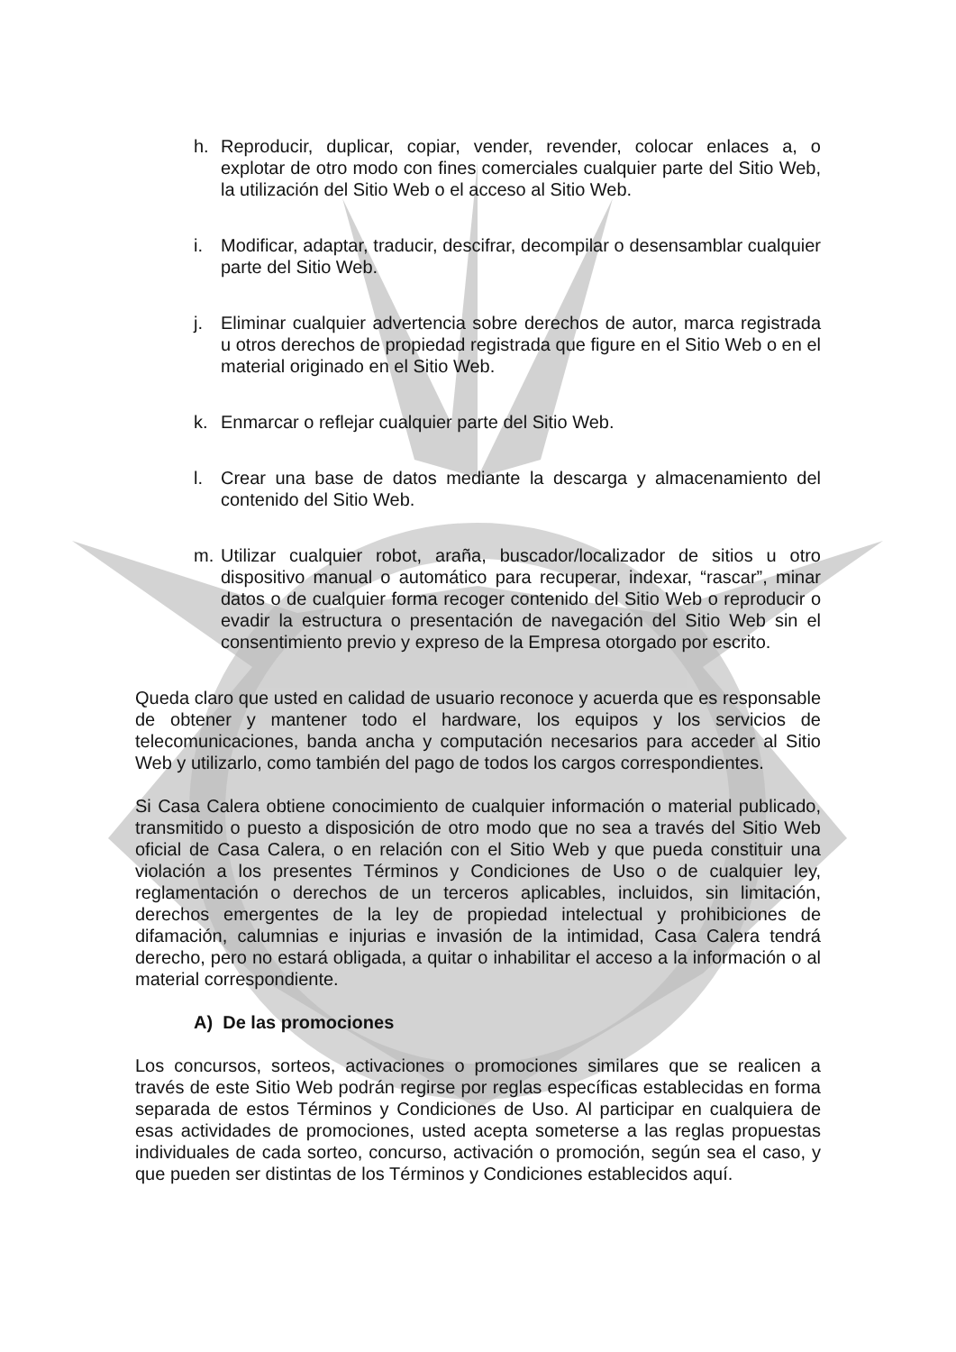h. Reproducir, duplicar, copiar, vender, revender, colocar enlaces a, o explotar de otro modo con fines comerciales cualquier parte del Sitio Web, la utilización del Sitio Web o el acceso al Sitio Web.
i. Modificar, adaptar, traducir, descifrar, decompilar o desensamblar cualquier parte del Sitio Web.
j. Eliminar cualquier advertencia sobre derechos de autor, marca registrada u otros derechos de propiedad registrada que figure en el Sitio Web o en el material originado en el Sitio Web.
k. Enmarcar o reflejar cualquier parte del Sitio Web.
l. Crear una base de datos mediante la descarga y almacenamiento del contenido del Sitio Web.
m. Utilizar cualquier robot, araña, buscador/localizador de sitios u otro dispositivo manual o automático para recuperar, indexar, “rascar”, minar datos o de cualquier forma recoger contenido del Sitio Web o reproducir o evadir la estructura o presentación de navegación del Sitio Web sin el consentimiento previo y expreso de la Empresa otorgado por escrito.
Queda claro que usted en calidad de usuario reconoce y acuerda que es responsable de obtener y mantener todo el hardware, los equipos y los servicios de telecomunicaciones, banda ancha y computación necesarios para acceder al Sitio Web y utilizarlo, como también del pago de todos los cargos correspondientes.
Si Casa Calera obtiene conocimiento de cualquier información o material publicado, transmitido o puesto a disposición de otro modo que no sea a través del Sitio Web oficial de Casa Calera, o en relación con el Sitio Web y que pueda constituir una violación a los presentes Términos y Condiciones de Uso o de cualquier ley, reglamentación o derechos de un terceros aplicables, incluidos, sin limitación, derechos emergentes de la ley de propiedad intelectual y prohibiciones de difamación, calumnias e injurias e invasión de la intimidad, Casa Calera tendrá derecho, pero no estará obligada, a quitar o inhabilitar el acceso a la información o al material correspondiente.
A) De las promociones
Los concursos, sorteos, activaciones o promociones similares que se realicen a través de este Sitio Web podrán regirse por reglas específicas establecidas en forma separada de estos Términos y Condiciones de Uso. Al participar en cualquiera de esas actividades de promociones, usted acepta someterse a las reglas propuestas individuales de cada sorteo, concurso, activación o promoción, según sea el caso, y que pueden ser distintas de los Términos y Condiciones establecidos aquí.